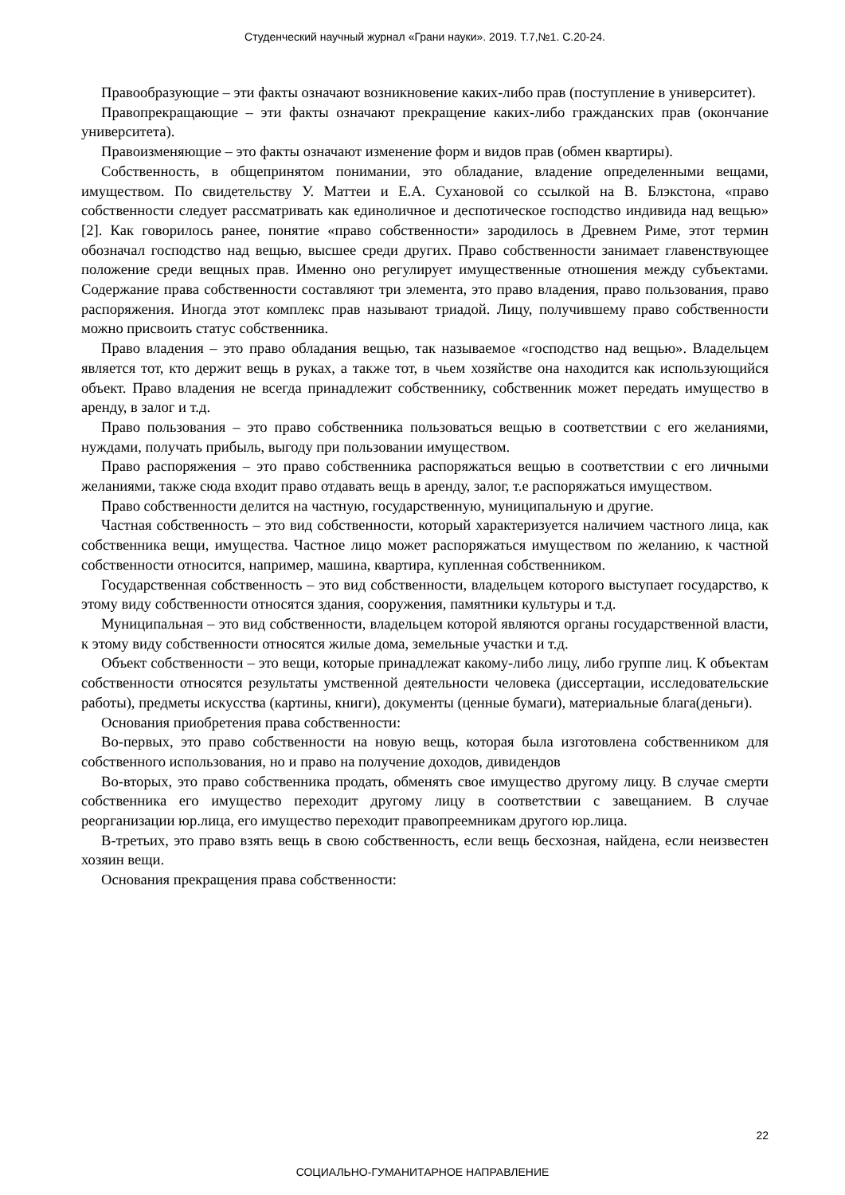Студенческий научный журнал «Грани науки». 2019. Т.7,№1. С.20-24.
Правообразующие – эти факты означают возникновение каких-либо прав (поступление в университет).
Правопрекращающие – эти факты означают прекращение каких-либо гражданских прав (окончание университета).
Правоизменяющие – это факты означают изменение форм и видов прав (обмен квартиры).
Собственность, в общепринятом понимании, это обладание, владение определенными вещами, имуществом. По свидетельству У. Маттеи и Е.А. Сухановой со ссылкой на В. Блэкстона, «право собственности следует рассматривать как единоличное и деспотическое господство индивида над вещью» [2]. Как говорилось ранее, понятие «право собственности» зародилось в Древнем Риме, этот термин обозначал господство над вещью, высшее среди других. Право собственности занимает главенствующее положение среди вещных прав. Именно оно регулирует имущественные отношения между субъектами. Содержание права собственности составляют три элемента, это право владения, право пользования, право распоряжения. Иногда этот комплекс прав называют триадой. Лицу, получившему право собственности можно присвоить статус собственника.
Право владения – это право обладания вещью, так называемое «господство над вещью». Владельцем является тот, кто держит вещь в руках, а также тот, в чьем хозяйстве она находится как использующийся объект. Право владения не всегда принадлежит собственнику, собственник может передать имущество в аренду, в залог и т.д.
Право пользования – это право собственника пользоваться вещью в соответствии с его желаниями, нуждами, получать прибыль, выгоду при пользовании имуществом.
Право распоряжения – это право собственника распоряжаться вещью в соответствии с его личными желаниями, также сюда входит право отдавать вещь в аренду, залог, т.е распоряжаться имуществом.
Право собственности делится на частную, государственную, муниципальную и другие.
Частная собственность – это вид собственности, который характеризуется наличием частного лица, как собственника вещи, имущества. Частное лицо может распоряжаться имуществом по желанию, к частной собственности относится, например, машина, квартира, купленная собственником.
Государственная собственность – это вид собственности, владельцем которого выступает государство, к этому виду собственности относятся здания, сооружения, памятники культуры и т.д.
Муниципальная – это вид собственности, владельцем которой являются органы государственной власти, к этому виду собственности относятся жилые дома, земельные участки и т.д.
Объект собственности – это вещи, которые принадлежат какому-либо лицу, либо группе лиц. К объектам собственности относятся результаты умственной деятельности человека (диссертации, исследовательские работы), предметы искусства (картины, книги), документы (ценные бумаги), материальные блага(деньги).
Основания приобретения права собственности:
Во-первых, это право собственности на новую вещь, которая была изготовлена собственником для собственного использования, но и право на получение доходов, дивидендов
Во-вторых, это право собственника продать, обменять свое имущество другому лицу. В случае смерти собственника его имущество переходит другому лицу в соответствии с завещанием. В случае реорганизации юр.лица, его имущество переходит правопреемникам другого юр.лица.
В-третьих, это право взять вещь в свою собственность, если вещь бесхозная, найдена, если неизвестен хозяин вещи.
Основания прекращения права собственности:
22
СОЦИАЛЬНО-ГУМАНИТАРНОЕ НАПРАВЛЕНИЕ